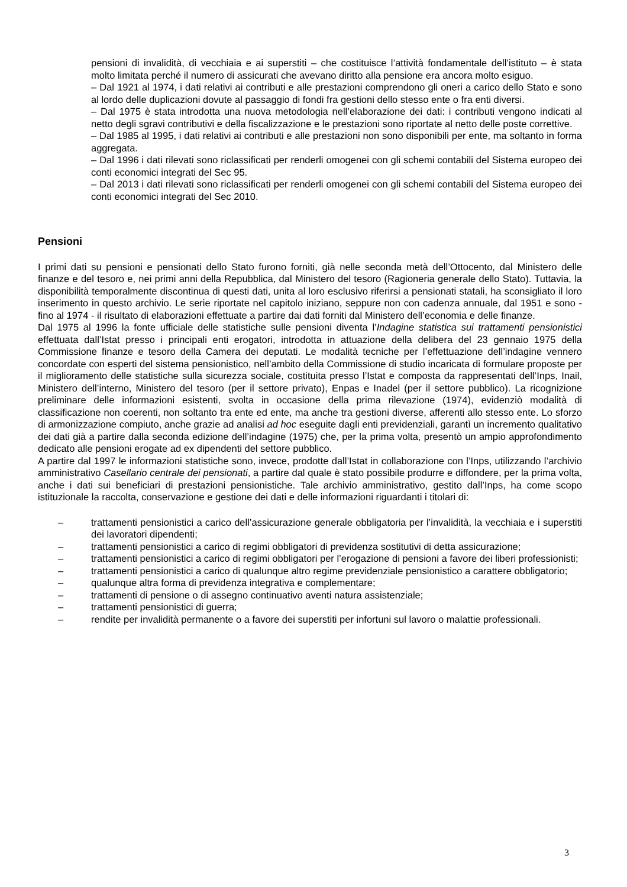pensioni di invalidità, di vecchiaia e ai superstiti – che costituisce l’attività fondamentale dell’istituto – è stata molto limitata perché il numero di assicurati che avevano diritto alla pensione era ancora molto esiguo.
– Dal 1921 al 1974, i dati relativi ai contributi e alle prestazioni comprendono gli oneri a carico dello Stato e sono al lordo delle duplicazioni dovute al passaggio di fondi fra gestioni dello stesso ente o fra enti diversi.
– Dal 1975 è stata introdotta una nuova metodologia nell’elaborazione dei dati: i contributi vengono indicati al netto degli sgravi contributivi e della fiscalizzazione e le prestazioni sono riportate al netto delle poste correttive.
– Dal 1985 al 1995, i dati relativi ai contributi e alle prestazioni non sono disponibili per ente, ma soltanto in forma aggregata.
– Dal 1996 i dati rilevati sono riclassificati per renderli omogenei con gli schemi contabili del Sistema europeo dei conti economici integrati del Sec 95.
– Dal 2013 i dati rilevati sono riclassificati per renderli omogenei con gli schemi contabili del Sistema europeo dei conti economici integrati del Sec 2010.
Pensioni
I primi dati su pensioni e pensionati dello Stato furono forniti, già nelle seconda metà dell’Ottocento, dal Ministero delle finanze e del tesoro e, nei primi anni della Repubblica, dal Ministero del tesoro (Ragioneria generale dello Stato). Tuttavia, la disponibilità temporalmente discontinua di questi dati, unita al loro esclusivo riferirsi a pensionati statali, ha sconsigliato il loro inserimento in questo archivio. Le serie riportate nel capitolo iniziano, seppure non con cadenza annuale, dal 1951 e sono - fino al 1974 - il risultato di elaborazioni effettuate a partire dai dati forniti dal Ministero dell’economia e delle finanze.
Dal 1975 al 1996 la fonte ufficiale delle statistiche sulle pensioni diventa l’Indagine statistica sui trattamenti pensionistici effettuata dall’Istat presso i principali enti erogatori, introdotta in attuazione della delibera del 23 gennaio 1975 della Commissione finanze e tesoro della Camera dei deputati. Le modalità tecniche per l’effettuazione dell’indagine vennero concordate con esperti del sistema pensionistico, nell’ambito della Commissione di studio incaricata di formulare proposte per il miglioramento delle statistiche sulla sicurezza sociale, costituita presso l’Istat e composta da rappresentati dell’Inps, Inail, Ministero dell’interno, Ministero del tesoro (per il settore privato), Enpas e Inadel (per il settore pubblico). La ricognizione preliminare delle informazioni esistenti, svolta in occasione della prima rilevazione (1974), evidenziò modalità di classificazione non coerenti, non soltanto tra ente ed ente, ma anche tra gestioni diverse, afferenti allo stesso ente. Lo sforzo di armonizzazione compiuto, anche grazie ad analisi ad hoc eseguite dagli enti previdenziali, garantì un incremento qualitativo dei dati già a partire dalla seconda edizione dell’indagine (1975) che, per la prima volta, presentò un ampio approfondimento dedicato alle pensioni erogate ad ex dipendenti del settore pubblico.
A partire dal 1997 le informazioni statistiche sono, invece, prodotte dall’Istat in collaborazione con l’Inps, utilizzando l’archivio amministrativo Casellario centrale dei pensionati, a partire dal quale è stato possibile produrre e diffondere, per la prima volta, anche i dati sui beneficiari di prestazioni pensionistiche. Tale archivio amministrativo, gestito dall’Inps, ha come scopo istituzionale la raccolta, conservazione e gestione dei dati e delle informazioni riguardanti i titolari di:
– trattamenti pensionistici a carico dell’assicurazione generale obbligatoria per l’invalidità, la vecchiaia e i superstiti dei lavoratori dipendenti;
– trattamenti pensionistici a carico di regimi obbligatori di previdenza sostitutivi di detta assicurazione;
– trattamenti pensionistici a carico di regimi obbligatori per l’erogazione di pensioni a favore dei liberi professionisti;
– trattamenti pensionistici a carico di qualunque altro regime previdenziale pensionistico a carattere obbligatorio;
– qualunque altra forma di previdenza integrativa e complementare;
– trattamenti di pensione o di assegno continuativo aventi natura assistenziale;
– trattamenti pensionistici di guerra;
– rendite per invalidità permanente o a favore dei superstiti per infortuni sul lavoro o malattie professionali.
3